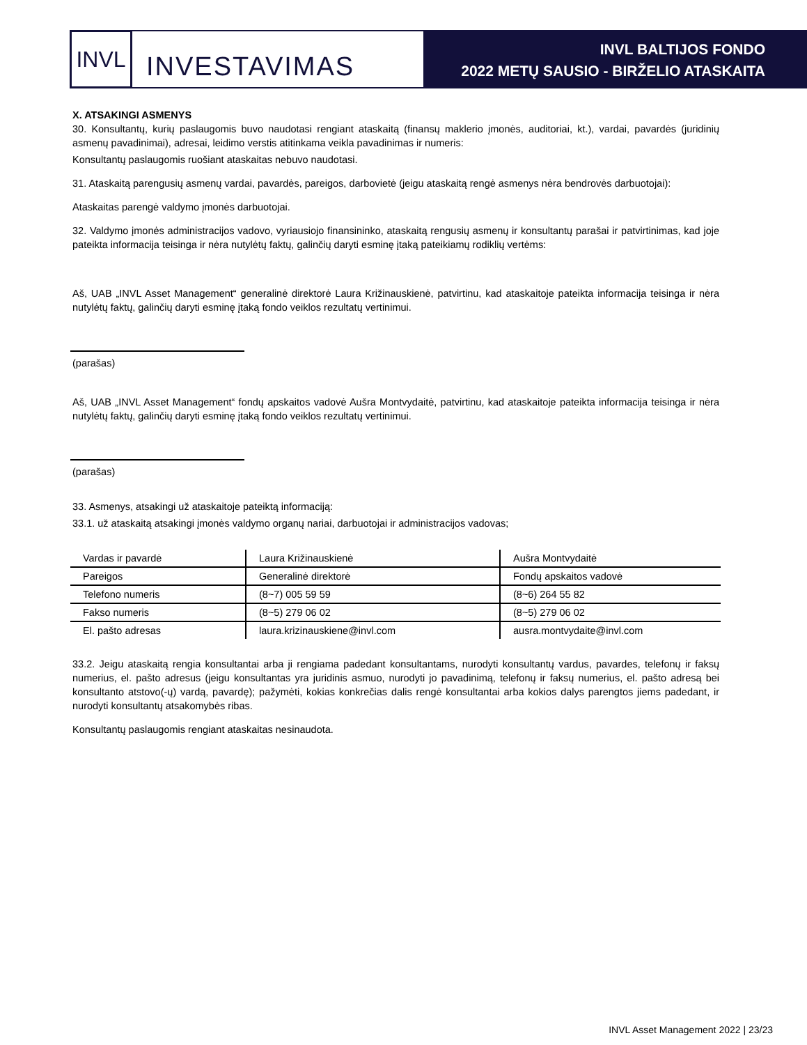INVL
INVESTAVIMAS
INVL BALTIJOS FONDO
2022 METŲ SAUSIO - BIRŽELIO ATASKAITA
X. ATSAKINGI ASMENYS
30. Konsultantų, kurių paslaugomis buvo naudotasi rengiant ataskaitą (finansų maklerio įmonės, auditoriai, kt.), vardai, pavardės (juridinių asmenų pavadinimai), adresai, leidimo verstis atitinkama veikla pavadinimas ir numeris:
Konsultantų paslaugomis ruošiant ataskaitas nebuvo naudotasi.
31. Ataskaitą parengusių asmenų vardai, pavardės, pareigos, darbovietė (jeigu ataskaitą rengė asmenys nėra bendrovės darbuotojai):
Ataskaitas parengė valdymo įmonės darbuotojai.
32. Valdymo įmonės administracijos vadovo, vyriausiojo finansininko, ataskaitą rengusių asmenų ir konsultantų parašai ir patvirtinimas, kad joje pateikta informacija teisinga ir nėra nutylėtų faktų, galinčių daryti esminę įtaką pateikiamų rodiklių vertėms:
Aš, UAB „INVL Asset Management“ generalinė direktorė Laura Križinauskienė, patvirtinu, kad ataskaitoje pateikta informacija teisinga ir nėra nutylėtų faktų, galinčių daryti esminę įtaką fondo veiklos rezultatų vertinimui.
(parašas)
Aš, UAB „INVL Asset Management“ fondų apskaitos vadovė Aušra Montvydaitė, patvirtinu, kad ataskaitoje pateikta informacija teisinga ir nėra nutylėtų faktų, galinčių daryti esminę įtaką fondo veiklos rezultatų vertinimui.
(parašas)
33. Asmenys, atsakingi už ataskaitoje pateiktą informaciją:
33.1. už ataskaitą atsakingi įmonės valdymo organų nariai, darbuotojai ir administracijos vadovas;
| Vardas ir pavardė | Laura Križinauskienė | Aušra Montvydaitė |
| Pareigos | Generalinė direktorė | Fondų apskaitos vadovė |
| Telefono numeris | (8~7) 005 59 59 | (8~6) 264 55 82 |
| Fakso numeris | (8~5) 279 06 02 | (8~5) 279 06 02 |
| El. pašto adresas | laura.krizinauskiene@invl.com | ausra.montvydaite@invl.com |
33.2. Jeigu ataskaitą rengia konsultantai arba ji rengiama padedant konsultantams, nurodyti konsultantų vardus, pavardes, telefonų ir faksų numerius, el. pašto adresus (jeigu konsultantas yra juridinis asmuo, nurodyti jo pavadinimą, telefonų ir faksų numerius, el. pašto adresą bei konsultanto atstovo(-ų) vardą, pavardę); pažymėti, kokias konkrečias dalis rengė konsultantai arba kokios dalys parengtos jiems padedant, ir nurodyti konsultantų atsakomybės ribas.
Konsultantų paslaugomis rengiant ataskaitas nesinaudota.
INVL Asset Management 2022 | 23/23